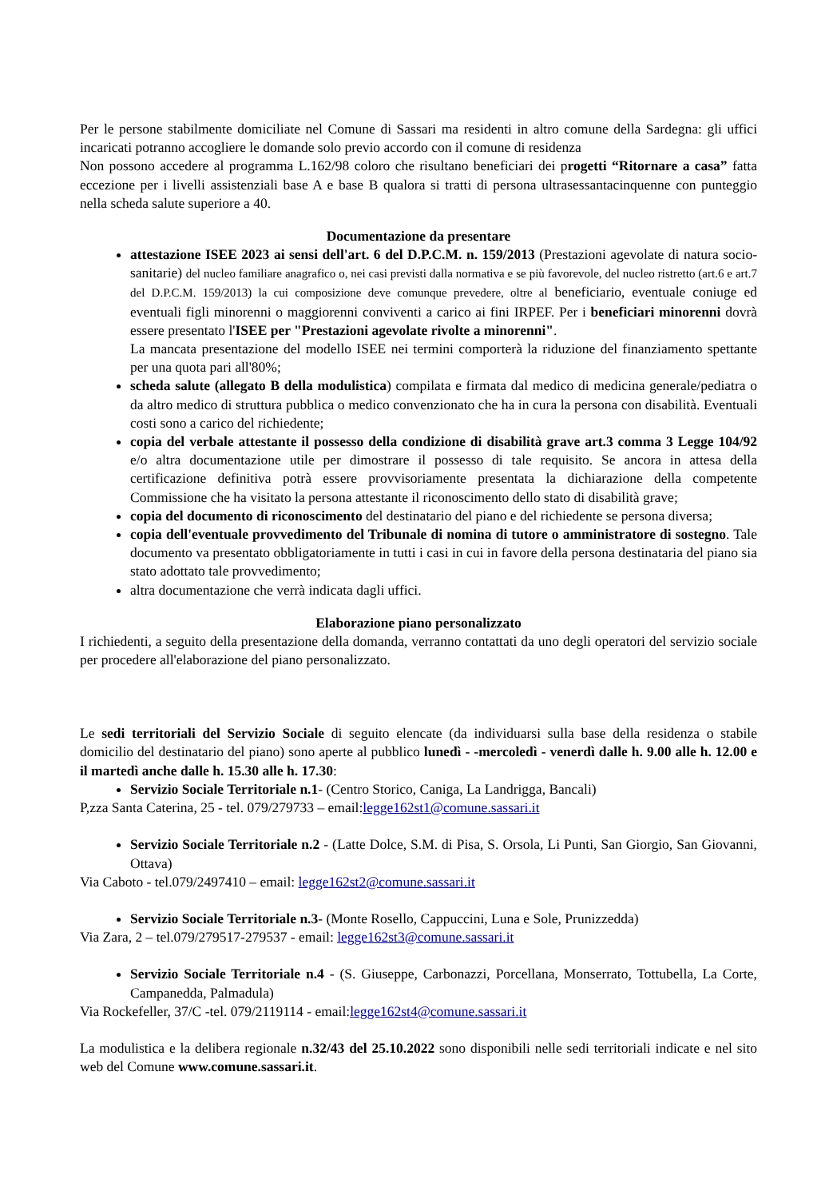Per le persone stabilmente domiciliate nel Comune di Sassari ma residenti in altro comune della Sardegna: gli uffici incaricati potranno accogliere le domande solo previo accordo con il comune di residenza
Non possono accedere al programma L.162/98 coloro che risultano beneficiari dei progetti “Ritornare a casa” fatta eccezione per i livelli assistenziali base A e base B qualora si tratti di persona ultrasessantacinquenne con punteggio nella scheda salute superiore a 40.
Documentazione da presentare
attestazione ISEE 2023 ai sensi dell'art. 6 del D.P.C.M. n. 159/2013 (Prestazioni agevolate di natura socio-sanitarie) del nucleo familiare anagrafico o, nei casi previsti dalla normativa e se più favorevole, del nucleo ristretto (art.6 e art.7 del D.P.C.M. 159/2013) la cui composizione deve comunque prevedere, oltre al beneficiario, eventuale coniuge ed eventuali figli minorenni o maggiorenni conviventi a carico ai fini IRPEF. Per i beneficiari minorenni dovrà essere presentato l'ISEE per "Prestazioni agevolate rivolte a minorenni".
La mancata presentazione del modello ISEE nei termini comporterà la riduzione del finanziamento spettante per una quota pari all'80%;
scheda salute (allegato B della modulistica) compilata e firmata dal medico di medicina generale/pediatra o da altro medico di struttura pubblica o medico convenzionato che ha in cura la persona con disabilità. Eventuali costi sono a carico del richiedente;
copia del verbale attestante il possesso della condizione di disabilità grave art.3 comma 3 Legge 104/92 e/o altra documentazione utile per dimostrare il possesso di tale requisito. Se ancora in attesa della certificazione definitiva potrà essere provvisoriamente presentata la dichiarazione della competente Commissione che ha visitato la persona attestante il riconoscimento dello stato di disabilità grave;
copia del documento di riconoscimento del destinatario del piano e del richiedente se persona diversa;
copia dell'eventuale provvedimento del Tribunale di nomina di tutore o amministratore di sostegno. Tale documento va presentato obbligatoriamente in tutti i casi in cui in favore della persona destinataria del piano sia stato adottato tale provvedimento;
altra documentazione che verrà indicata dagli uffici.
Elaborazione piano personalizzato
I richiedenti, a seguito della presentazione della domanda, verranno contattati da uno degli operatori del servizio sociale per procedere all'elaborazione del piano personalizzato.
Le sedi territoriali del Servizio Sociale di seguito elencate (da individuarsi sulla base della residenza o stabile domicilio del destinatario del piano) sono aperte al pubblico lunedì - -mercoledì - venerdì dalle h. 9.00 alle h. 12.00 e il martedì anche dalle h. 15.30 alle h. 17.30:
Servizio Sociale Territoriale n.1- (Centro Storico, Caniga, La Landrigga, Bancali)
P,zza Santa Caterina, 25 - tel. 079/279733 – email:legge162st1@comune.sassari.it
Servizio Sociale Territoriale n.2 - (Latte Dolce, S.M. di Pisa, S. Orsola, Li Punti, San Giorgio, San Giovanni, Ottava)
Via Caboto - tel.079/2497410 – email: legge162st2@comune.sassari.it
Servizio Sociale Territoriale n.3- (Monte Rosello, Cappuccini, Luna e Sole, Prunizzedda)
Via Zara, 2 – tel.079/279517-279537 - email: legge162st3@comune.sassari.it
Servizio Sociale Territoriale n.4 - (S. Giuseppe, Carbonazzi, Porcellana, Monserrato, Tottubella, La Corte, Campanedda, Palmadula)
Via Rockefeller, 37/C -tel. 079/2119114 - email:legge162st4@comune.sassari.it
La modulistica e la delibera regionale n.32/43 del 25.10.2022 sono disponibili nelle sedi territoriali indicate e nel sito web del Comune www.comune.sassari.it.